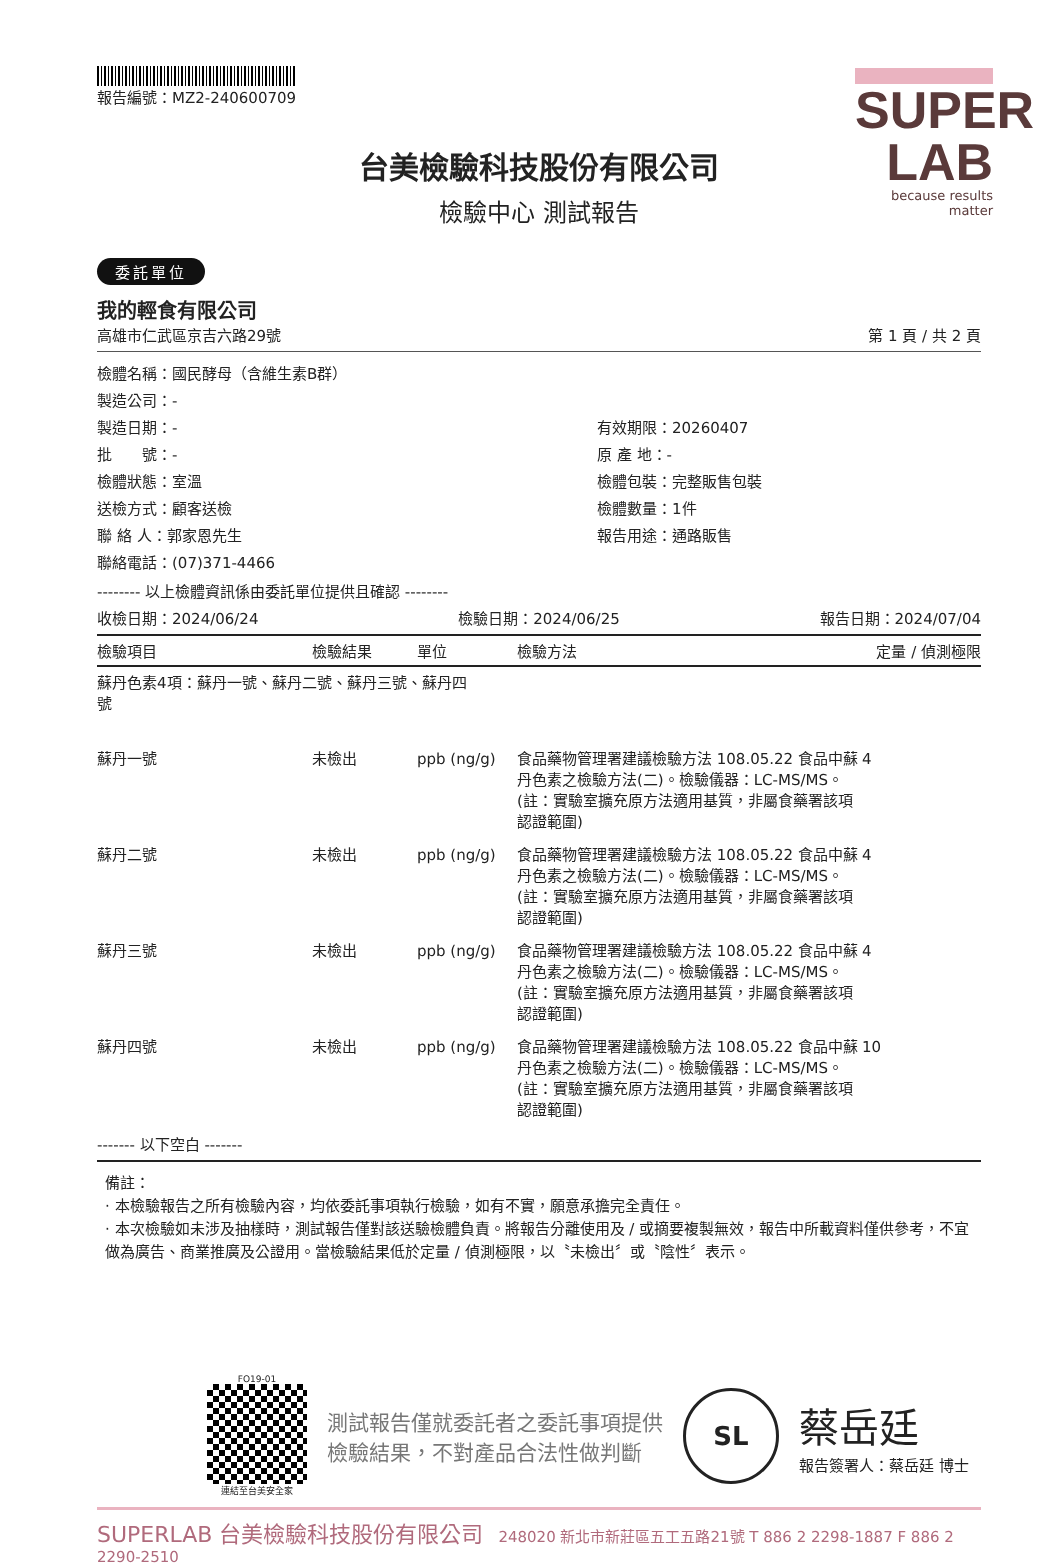報告編號：MZ2-240600709
SUPER
LAB
because results matter
台美檢驗科技股份有限公司
檢驗中心 測試報告
委託單位
我的輕食有限公司
高雄市仁武區京吉六路29號 第 1 頁 / 共 2 頁
檢體名稱：國民酵母（含維生素B群）
製造公司：-
製造日期：-
有效期限：20260407
批　　號：-
原 產 地：-
檢體狀態：室溫
檢體包裝：完整販售包裝
送檢方式：顧客送檢
檢體數量：1件
聯 絡 人：郭家恩先生
報告用途：通路販售
聯絡電話：(07)371-4466
-------- 以上檢體資訊係由委託單位提供且確認 --------
收檢日期：2024/06/24 檢驗日期：2024/06/25 報告日期：2024/07/04
| 檢驗項目 | 檢驗結果 | 單位 | 檢驗方法 | 定量 / 偵測極限 |
| --- | --- | --- | --- | --- |
| 蘇丹色素4項：蘇丹一號、蘇丹二號、蘇丹三號、蘇丹四 號 | | | | |
| 蘇丹一號 | 未檢出 | ppb (ng/g) | 食品藥物管理署建議檢驗方法 108.05.22 食品中蘇丹色素之檢驗方法(二)。檢驗儀器：LC-MS/MS。(註：實驗室擴充原方法適用基質，非屬食藥署該項認證範圍) | 4 |
| 蘇丹二號 | 未檢出 | ppb (ng/g) | 食品藥物管理署建議檢驗方法 108.05.22 食品中蘇丹色素之檢驗方法(二)。檢驗儀器：LC-MS/MS。(註：實驗室擴充原方法適用基質，非屬食藥署該項認證範圍) | 4 |
| 蘇丹三號 | 未檢出 | ppb (ng/g) | 食品藥物管理署建議檢驗方法 108.05.22 食品中蘇丹色素之檢驗方法(二)。檢驗儀器：LC-MS/MS。(註：實驗室擴充原方法適用基質，非屬食藥署該項認證範圍) | 4 |
| 蘇丹四號 | 未檢出 | ppb (ng/g) | 食品藥物管理署建議檢驗方法 108.05.22 食品中蘇丹色素之檢驗方法(二)。檢驗儀器：LC-MS/MS。(註：實驗室擴充原方法適用基質，非屬食藥署該項認證範圍) | 10 |
------- 以下空白 -------
備註：
· 本檢驗報告之所有檢驗內容，均依委託事項執行檢驗，如有不實，願意承擔完全責任。
· 本次檢驗如未涉及抽樣時，測試報告僅對該送驗檢體負責。將報告分離使用及 / 或摘要複製無效，報告中所載資料僅供參考，不宜做為廣告、商業推廣及公證用。當檢驗結果低於定量 / 偵測極限，以〝未檢出〞或〝陰性〞表示。
FO19-01
連結至台美安全家
測試報告僅就委託者之委託事項提供
檢驗結果，不對產品合法性做判斷
SL
蔡岳廷
報告簽署人：蔡岳廷 博士
SUPERLAB 台美檢驗科技股份有限公司　248020 新北市新莊區五工五路21號 T 886 2 2298-1887 F 886 2 2290-2510